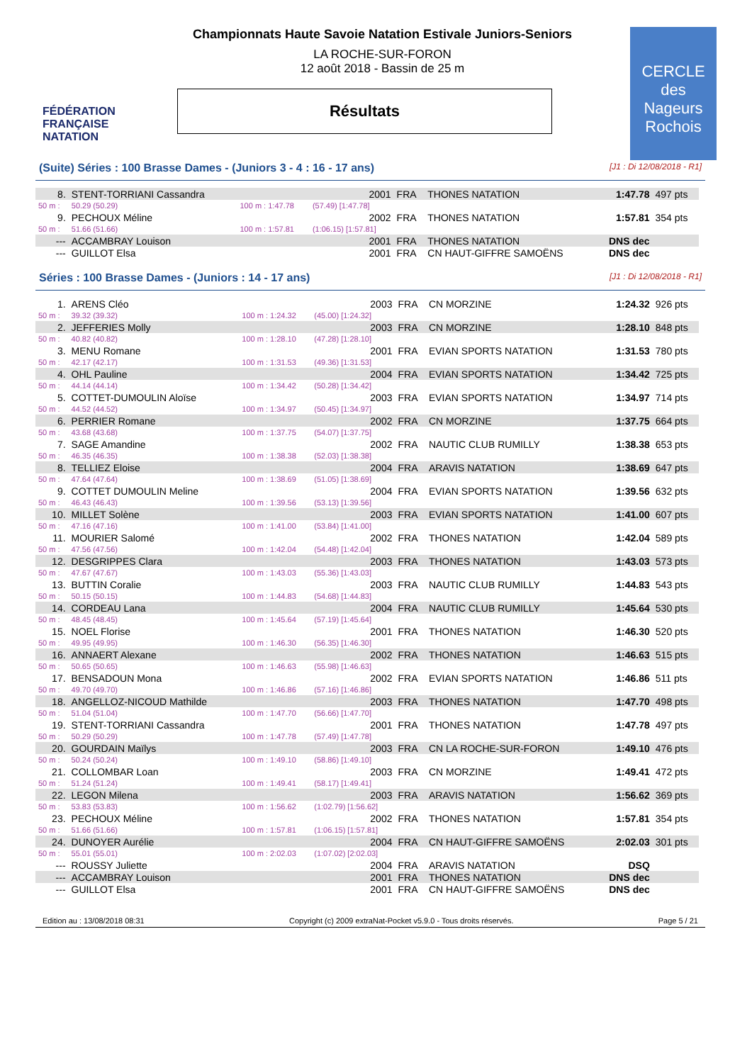FÉDÉRATION FRANÇAISE
NATATION
Championnats Haute Savoie Natation Estivale Juniors-Seniors
LA ROCHE-SUR-FORON
12 août 2018 - Bassin de 25 m
Résultats
CERCLE des Nageurs Rochois
(Suite) Séries : 100 Brasse Dames - (Juniors 3 - 4 : 16 - 17 ans) [J1 : Di 12/08/2018 - R1]
| 8. | STENT-TORRIANI Cassandra | | 2001 | FRA | THONES NATATION | 1:47.78 | 497 pts |
| 50 m : | 50.29 (50.29) | 100 m : 1:47.78 | (57.49) [1:47.78] | | | | |
| 9. | PECHOUX Méline | | 2002 | FRA | THONES NATATION | 1:57.81 | 354 pts |
| 50 m : | 51.66 (51.66) | 100 m : 1:57.81 | (1:06.15) [1:57.81] | | | | |
| --- | ACCAMBRAY Louison | | 2001 | FRA | THONES NATATION | DNS dec | |
| --- | GUILLOT Elsa | | 2001 | FRA | CN HAUT-GIFFRE SAMOËNS | DNS dec | |
Séries : 100 Brasse Dames - (Juniors : 14 - 17 ans) [J1 : Di 12/08/2018 - R1]
| 1. | ARENS Cléo | | 2003 | FRA | CN MORZINE | 1:24.32 | 926 pts |
| 50 m : | 39.32 (39.32) | 100 m : 1:24.32 | (45.00) [1:24.32] | | | | |
| 2. | JEFFERIES Molly | | 2003 | FRA | CN MORZINE | 1:28.10 | 848 pts |
| 50 m : | 40.82 (40.82) | 100 m : 1:28.10 | (47.28) [1:28.10] | | | | |
| 3. | MENU Romane | | 2001 | FRA | EVIAN SPORTS NATATION | 1:31.53 | 780 pts |
| 50 m : | 42.17 (42.17) | 100 m : 1:31.53 | (49.36) [1:31.53] | | | | |
| 4. | OHL Pauline | | 2004 | FRA | EVIAN SPORTS NATATION | 1:34.42 | 725 pts |
| 50 m : | 44.14 (44.14) | 100 m : 1:34.42 | (50.28) [1:34.42] | | | | |
| 5. | COTTET-DUMOULIN Aloïse | | 2003 | FRA | EVIAN SPORTS NATATION | 1:34.97 | 714 pts |
| 50 m : | 44.52 (44.52) | 100 m : 1:34.97 | (50.45) [1:34.97] | | | | |
| 6. | PERRIER Romane | | 2002 | FRA | CN MORZINE | 1:37.75 | 664 pts |
| 50 m : | 43.68 (43.68) | 100 m : 1:37.75 | (54.07) [1:37.75] | | | | |
| 7. | SAGE Amandine | | 2002 | FRA | NAUTIC CLUB RUMILLY | 1:38.38 | 653 pts |
| 50 m : | 46.35 (46.35) | 100 m : 1:38.38 | (52.03) [1:38.38] | | | | |
| 8. | TELLIEZ Eloise | | 2004 | FRA | ARAVIS NATATION | 1:38.69 | 647 pts |
| 50 m : | 47.64 (47.64) | 100 m : 1:38.69 | (51.05) [1:38.69] | | | | |
| 9. | COTTET DUMOULIN Meline | | 2004 | FRA | EVIAN SPORTS NATATION | 1:39.56 | 632 pts |
| 50 m : | 46.43 (46.43) | 100 m : 1:39.56 | (53.13) [1:39.56] | | | | |
| 10. | MILLET Solène | | 2003 | FRA | EVIAN SPORTS NATATION | 1:41.00 | 607 pts |
| 50 m : | 47.16 (47.16) | 100 m : 1:41.00 | (53.84) [1:41.00] | | | | |
| 11. | MOURIER Salomé | | 2002 | FRA | THONES NATATION | 1:42.04 | 589 pts |
| 50 m : | 47.56 (47.56) | 100 m : 1:42.04 | (54.48) [1:42.04] | | | | |
| 12. | DESGRIPPES Clara | | 2003 | FRA | THONES NATATION | 1:43.03 | 573 pts |
| 50 m : | 47.67 (47.67) | 100 m : 1:43.03 | (55.36) [1:43.03] | | | | |
| 13. | BUTTIN Coralie | | 2003 | FRA | NAUTIC CLUB RUMILLY | 1:44.83 | 543 pts |
| 50 m : | 50.15 (50.15) | 100 m : 1:44.83 | (54.68) [1:44.83] | | | | |
| 14. | CORDEAU Lana | | 2004 | FRA | NAUTIC CLUB RUMILLY | 1:45.64 | 530 pts |
| 50 m : | 48.45 (48.45) | 100 m : 1:45.64 | (57.19) [1:45.64] | | | | |
| 15. | NOEL Florise | | 2001 | FRA | THONES NATATION | 1:46.30 | 520 pts |
| 50 m : | 49.95 (49.95) | 100 m : 1:46.30 | (56.35) [1:46.30] | | | | |
| 16. | ANNAERT Alexane | | 2002 | FRA | THONES NATATION | 1:46.63 | 515 pts |
| 50 m : | 50.65 (50.65) | 100 m : 1:46.63 | (55.98) [1:46.63] | | | | |
| 17. | BENSADOUN Mona | | 2002 | FRA | EVIAN SPORTS NATATION | 1:46.86 | 511 pts |
| 50 m : | 49.70 (49.70) | 100 m : 1:46.86 | (57.16) [1:46.86] | | | | |
| 18. | ANGELLOZ-NICOUD Mathilde | | 2003 | FRA | THONES NATATION | 1:47.70 | 498 pts |
| 50 m : | 51.04 (51.04) | 100 m : 1:47.70 | (56.66) [1:47.70] | | | | |
| 19. | STENT-TORRIANI Cassandra | | 2001 | FRA | THONES NATATION | 1:47.78 | 497 pts |
| 50 m : | 50.29 (50.29) | 100 m : 1:47.78 | (57.49) [1:47.78] | | | | |
| 20. | GOURDAIN Maïlys | | 2003 | FRA | CN LA ROCHE-SUR-FORON | 1:49.10 | 476 pts |
| 50 m : | 50.24 (50.24) | 100 m : 1:49.10 | (58.86) [1:49.10] | | | | |
| 21. | COLLOMBAR Loan | | 2003 | FRA | CN MORZINE | 1:49.41 | 472 pts |
| 50 m : | 51.24 (51.24) | 100 m : 1:49.41 | (58.17) [1:49.41] | | | | |
| 22. | LEGON Milena | | 2003 | FRA | ARAVIS NATATION | 1:56.62 | 369 pts |
| 50 m : | 53.83 (53.83) | 100 m : 1:56.62 | (1:02.79) [1:56.62] | | | | |
| 23. | PECHOUX Méline | | 2002 | FRA | THONES NATATION | 1:57.81 | 354 pts |
| 50 m : | 51.66 (51.66) | 100 m : 1:57.81 | (1:06.15) [1:57.81] | | | | |
| 24. | DUNOYER Aurélie | | 2004 | FRA | CN HAUT-GIFFRE SAMOËNS | 2:02.03 | 301 pts |
| 50 m : | 55.01 (55.01) | 100 m : 2:02.03 | (1:07.02) [2:02.03] | | | | |
| --- | ROUSSY Juliette | | 2004 | FRA | ARAVIS NATATION | DSQ | |
| --- | ACCAMBRAY Louison | | 2001 | FRA | THONES NATATION | DNS dec | |
| --- | GUILLOT Elsa | | 2001 | FRA | CN HAUT-GIFFRE SAMOËNS | DNS dec | |
Edition au : 13/08/2018 08:31 Copyright (c) 2009 extraNat-Pocket v5.9.0 - Tous droits réservés. Page 5 / 21